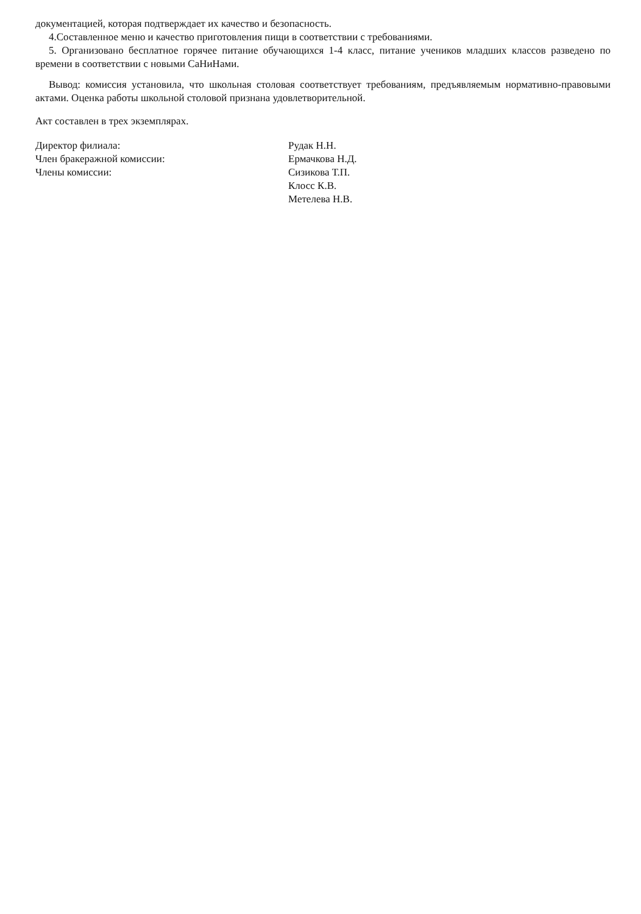документацией, которая подтверждает их качество и безопасность.
4.Составленное меню и качество приготовления пищи в соответствии с требованиями.
5. Организовано бесплатное горячее питание обучающихся 1-4 класс, питание учеников младших классов разведено по времени в соответствии с новыми СаНиНами.
Вывод: комиссия установила, что школьная столовая соответствует требованиям, предъявляемым нормативно-правовыми актами. Оценка работы школьной столовой признана удовлетворительной.
Акт составлен в трех экземплярах.
Директор филиала:
Член бракеражной комиссии:
Члены комиссии:
Рудак Н.Н.
Ермачкова Н.Д.
Сизикова Т.П.
Клосс К.В.
Метелева Н.В.